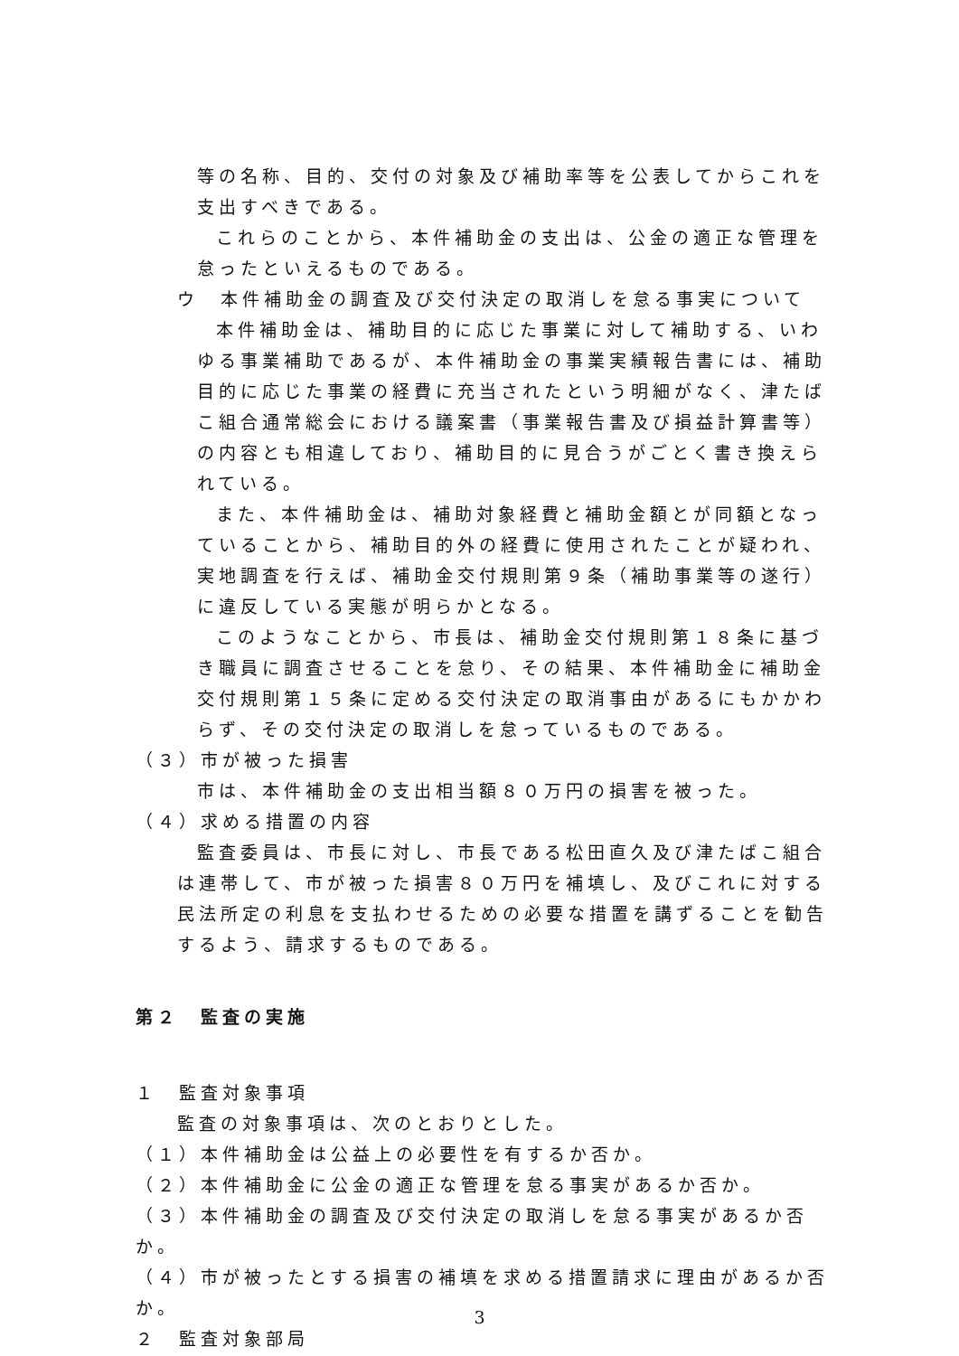等の名称、目的、交付の対象及び補助率等を公表してからこれを支出すべきである。
これらのことから、本件補助金の支出は、公金の適正な管理を怠ったといえるものである。
ウ　本件補助金の調査及び交付決定の取消しを怠る事実について
本件補助金は、補助目的に応じた事業に対して補助する、いわゆる事業補助であるが、本件補助金の事業実績報告書には、補助目的に応じた事業の経費に充当されたという明細がなく、津たばこ組合通常総会における議案書（事業報告書及び損益計算書等）の内容とも相違しており、補助目的に見合うがごとく書き換えられている。
また、本件補助金は、補助対象経費と補助金額とが同額となっていることから、補助目的外の経費に使用されたことが疑われ、実地調査を行えば、補助金交付規則第９条（補助事業等の遂行）に違反している実態が明らかとなる。
このようなことから、市長は、補助金交付規則第１８条に基づき職員に調査させることを怠り、その結果、本件補助金に補助金交付規則第１５条に定める交付決定の取消事由があるにもかかわらず、その交付決定の取消しを怠っているものである。
（３）市が被った損害
市は、本件補助金の支出相当額８０万円の損害を被った。
（４）求める措置の内容
監査委員は、市長に対し、市長である松田直久及び津たばこ組合は連帯して、市が被った損害８０万円を補填し、及びこれに対する民法所定の利息を支払わせるための必要な措置を講ずることを勧告するよう、請求するものである。
第２　監査の実施
１　監査対象事項
監査の対象事項は、次のとおりとした。
（１）本件補助金は公益上の必要性を有するか否か。
（２）本件補助金に公金の適正な管理を怠る事実があるか否か。
（３）本件補助金の調査及び交付決定の取消しを怠る事実があるか否か。
（４）市が被ったとする損害の補填を求める措置請求に理由があるか否か。
２　監査対象部局
3